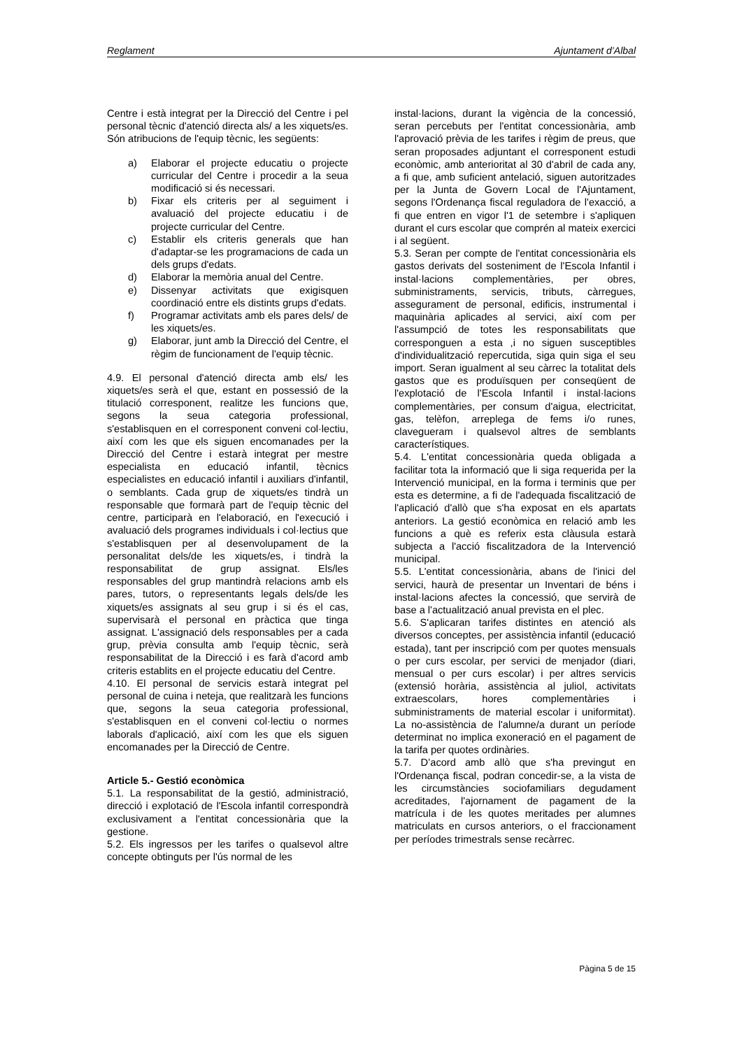Reglament Ajuntament d’Albal
Centre i està integrat per la Direcció del Centre i pel personal tècnic d'atenció directa als/ a les xiquets/es. Són atribucions de l'equip tècnic, les següents:
a) Elaborar el projecte educatiu o projecte curricular del Centre i procedir a la seua modificació si és necessari.
b) Fixar els criteris per al seguiment i avaluació del projecte educatiu i de projecte curricular del Centre.
c) Establir els criteris generals que han d'adaptar-se les programacions de cada un dels grups d'edats.
d) Elaborar la memòria anual del Centre.
e) Dissenyar activitats que exigisquen coordinació entre els distints grups d'edats.
f) Programar activitats amb els pares dels/ de les xiquets/es.
g) Elaborar, junt amb la Direcció del Centre, el règim de funcionament de l'equip tècnic.
4.9. El personal d'atenció directa amb els/ les xiquets/es serà el que, estant en possessió de la titulació corresponent, realitze les funcions que, segons la seua categoria professional, s'establisquen en el corresponent conveni col·lectiu, així com les que els siguen encomanades per la Direcció del Centre i estarà integrat per mestre especialista en educació infantil, tècnics especialistes en educació infantil i auxiliars d'infantil, o semblants. Cada grup de xiquets/es tindrà un responsable que formarà part de l'equip tècnic del centre, participarà en l'elaboració, en l'execució i avaluació dels programes individuals i col·lectius que s'establisquen per al desenvolupament de la personalitat dels/de les xiquets/es, i tindrà la responsabilitat de grup assignat. Els/les responsables del grup mantindrà relacions amb els pares, tutors, o representants legals dels/de les xiquets/es assignats al seu grup i si és el cas, supervisarà el personal en pràctica que tinga assignat. L'assignació dels responsables per a cada grup, prèvia consulta amb l'equip tècnic, serà responsabilitat de la Direcció i es farà d'acord amb criteris establits en el projecte educatiu del Centre.
4.10. El personal de servicis estarà integrat pel personal de cuina i neteja, que realitzarà les funcions que, segons la seua categoria professional, s'establisquen en el conveni col·lectiu o normes laborals d'aplicació, així com les que els siguen encomanades per la Direcció de Centre.
Article 5.- Gestió econòmica
5.1. La responsabilitat de la gestió, administració, direcció i explotació de l'Escola infantil correspondrà exclusivament a l'entitat concessionària que la gestione.
5.2. Els ingressos per les tarifes o qualsevol altre concepte obtinguts per l'ús normal de les
instal·lacions, durant la vigència de la concessió, seran percebuts per l'entitat concessionària, amb l'aprovació prèvia de les tarifes i règim de preus, que seran proposades adjuntant el corresponent estudi econòmic, amb anterioritat al 30 d'abril de cada any, a fi que, amb suficient antelació, siguen autoritzades per la Junta de Govern Local de l'Ajuntament, segons l'Ordenança fiscal reguladora de l'exacció, a fi que entren en vigor l'1 de setembre i s'apliquen durant el curs escolar que comprén al mateix exercici i al següent.
5.3. Seran per compte de l'entitat concessionària els gastos derivats del sosteniment de l'Escola Infantil i instal·lacions complementàries, per obres, subministraments, servicis, tributs, càrregues, assegurament de personal, edificis, instrumental i maquinària aplicades al servici, així com per l'assumpció de totes les responsabilitats que corresponguen a esta ,i no siguen susceptibles d'individualització repercutida, siga quin siga el seu import. Seran igualment al seu càrrec la totalitat dels gastos que es produïsquen per conseqüent de l'explotació de l'Escola Infantil i instal·lacions complementàries, per consum d'aigua, electricitat, gas, telèfon, arreplega de fems i/o runes, clavegueram i qualsevol altres de semblants característiques.
5.4. L'entitat concessionària queda obligada a facilitar tota la informació que li siga requerida per la Intervenció municipal, en la forma i terminis que per esta es determine, a fi de l'adequada fiscalització de l'aplicació d'allò que s'ha exposat en els apartats anteriors. La gestió econòmica en relació amb les funcions a què es referix esta clàusula estarà subjecta a l'acció fiscalitzadora de la Intervenció municipal.
5.5. L'entitat concessionària, abans de l'inici del servici, haurà de presentar un Inventari de béns i instal·lacions afectes la concessió, que servirà de base a l'actualització anual prevista en el plec.
5.6. S'aplicaran tarifes distintes en atenció als diversos conceptes, per assistència infantil (educació estada), tant per inscripció com per quotes mensuals o per curs escolar, per servici de menjador (diari, mensual o per curs escolar) i per altres servicis (extensió horària, assistència al juliol, activitats extraescolars, hores complementàries i subministraments de material escolar i uniformitat). La no-assistència de l'alumne/a durant un període determinat no implica exoneració en el pagament de la tarifa per quotes ordinàries.
5.7. D’acord amb allò que s'ha previngut en l'Ordenança fiscal, podran concedir-se, a la vista de les circumstàncies sociofamiliars degudament acreditades, l'ajornament de pagament de la matrícula i de les quotes meritades per alumnes matriculats en cursos anteriors, o el fraccionament per períodes trimestrals sense recàrrec.
Pàgina 5 de 15